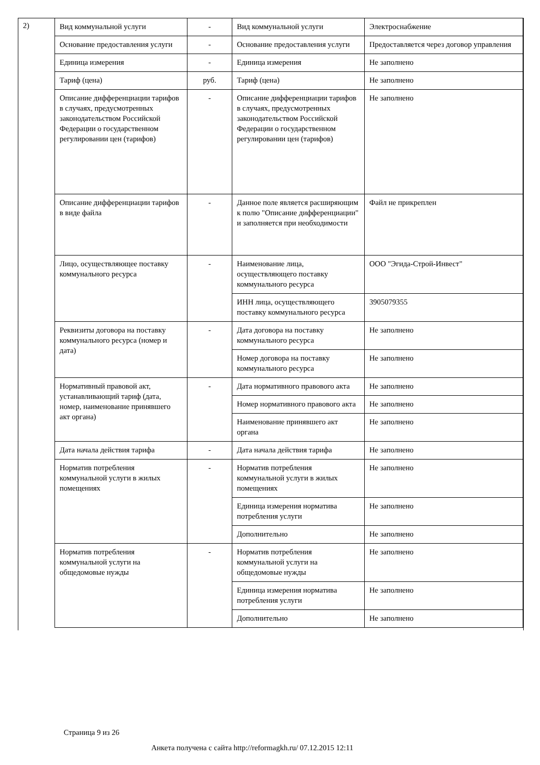2)
| Вид коммунальной услуги | - | Вид коммунальной услуги | Электроснабжение |
| Основание предоставления услуги | - | Основание предоставления услуги | Предоставляется через договор управления |
| Единица измерения | - | Единица измерения | Не заполнено |
| Тариф (цена) | руб. | Тариф (цена) | Не заполнено |
| Описание дифференциации тарифов в случаях, предусмотренных законодательством Российской Федерации о государственном регулировании цен (тарифов) | - | Описание дифференциации тарифов в случаях, предусмотренных законодательством Российской Федерации о государственном регулировании цен (тарифов) | Не заполнено |
| Описание дифференциации тарифов в виде файла | - | Данное поле является расширяющим к полю "Описание дифференциации" и заполняется при необходимости | Файл не прикреплен |
| Лицо, осуществляющее поставку коммунального ресурса | - | Наименование лица, осуществляющего поставку коммунального ресурса | ООО "Эгида-Строй-Инвест" |
| | | ИНН лица, осуществляющего поставку коммунального ресурса | 3905079355 |
| Реквизиты договора на поставку коммунального ресурса (номер и дата) | - | Дата договора на поставку коммунального ресурса | Не заполнено |
| | | Номер договора на поставку коммунального ресурса | Не заполнено |
| Нормативный правовой акт, устанавливающий тариф (дата, номер, наименование принявшего акт органа) | - | Дата нормативного правового акта | Не заполнено |
| | | Номер нормативного правового акта | Не заполнено |
| | | Наименование принявшего акт органа | Не заполнено |
| Дата начала действия тарифа | - | Дата начала действия тарифа | Не заполнено |
| Норматив потребления коммунальной услуги в жилых помещениях | - | Норматив потребления коммунальной услуги в жилых помещениях | Не заполнено |
| | | Единица измерения норматива потребления услуги | Не заполнено |
| | | Дополнительно | Не заполнено |
| Норматив потребления коммунальной услуги на общедомовые нужды | - | Норматив потребления коммунальной услуги на общедомовые нужды | Не заполнено |
| | | Единица измерения норматива потребления услуги | Не заполнено |
| | | Дополнительно | Не заполнено |
Страница 9 из 26
Анкета получена с сайта http://reformagkh.ru/ 07.12.2015 12:11